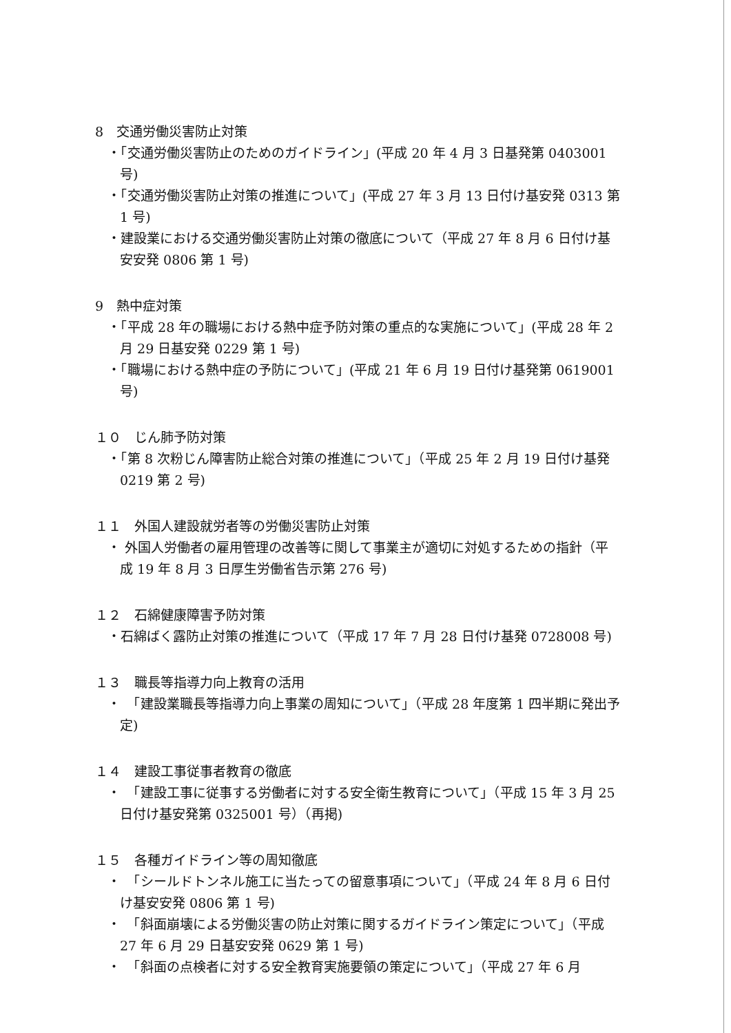8　交通労働災害防止対策
・「交通労働災害防止のためのガイドライン」(平成 20 年 4 月 3 日基発第 0403001 号)
・「交通労働災害防止対策の推進について」(平成 27 年 3 月 13 日付け基安発 0313 第 1 号)
・建設業における交通労働災害防止対策の徹底について（平成 27 年 8 月 6 日付け基安安発 0806 第 1 号)
9　熱中症対策
・「平成 28 年の職場における熱中症予防対策の重点的な実施について」(平成 28 年 2 月 29 日基安発 0229 第 1 号)
・「職場における熱中症の予防について」(平成 21 年 6 月 19 日付け基発第 0619001 号)
１０　じん肺予防対策
・「第 8 次粉じん障害防止総合対策の推進について」（平成 25 年 2 月 19 日付け基発 0219 第 2 号)
１１　外国人建設就労者等の労働災害防止対策
・ 外国人労働者の雇用管理の改善等に関して事業主が適切に対処するための指針（平成 19 年 8 月 3 日厚生労働省告示第 276 号)
１２　石綿健康障害予防対策
・石綿ばく露防止対策の推進について（平成 17 年 7 月 28 日付け基発 0728008 号)
１３　職長等指導力向上教育の活用
・　「建設業職長等指導力向上事業の周知について」（平成 28 年度第 1 四半期に発出予定)
１４　建設工事従事者教育の徹底
・　「建設工事に従事する労働者に対する安全衛生教育について」（平成 15 年 3 月 25 日付け基安発第 0325001 号）（再掲)
１５　各種ガイドライン等の周知徹底
・　「シールドトンネル施工に当たっての留意事項について」（平成 24 年 8 月 6 日付け基安安発 0806 第 1 号)
・　「斜面崩壊による労働災害の防止対策に関するガイドライン策定について」（平成 27 年 6 月 29 日基安安発 0629 第 1 号)
・　「斜面の点検者に対する安全教育実施要領の策定について」（平成 27 年 6 月